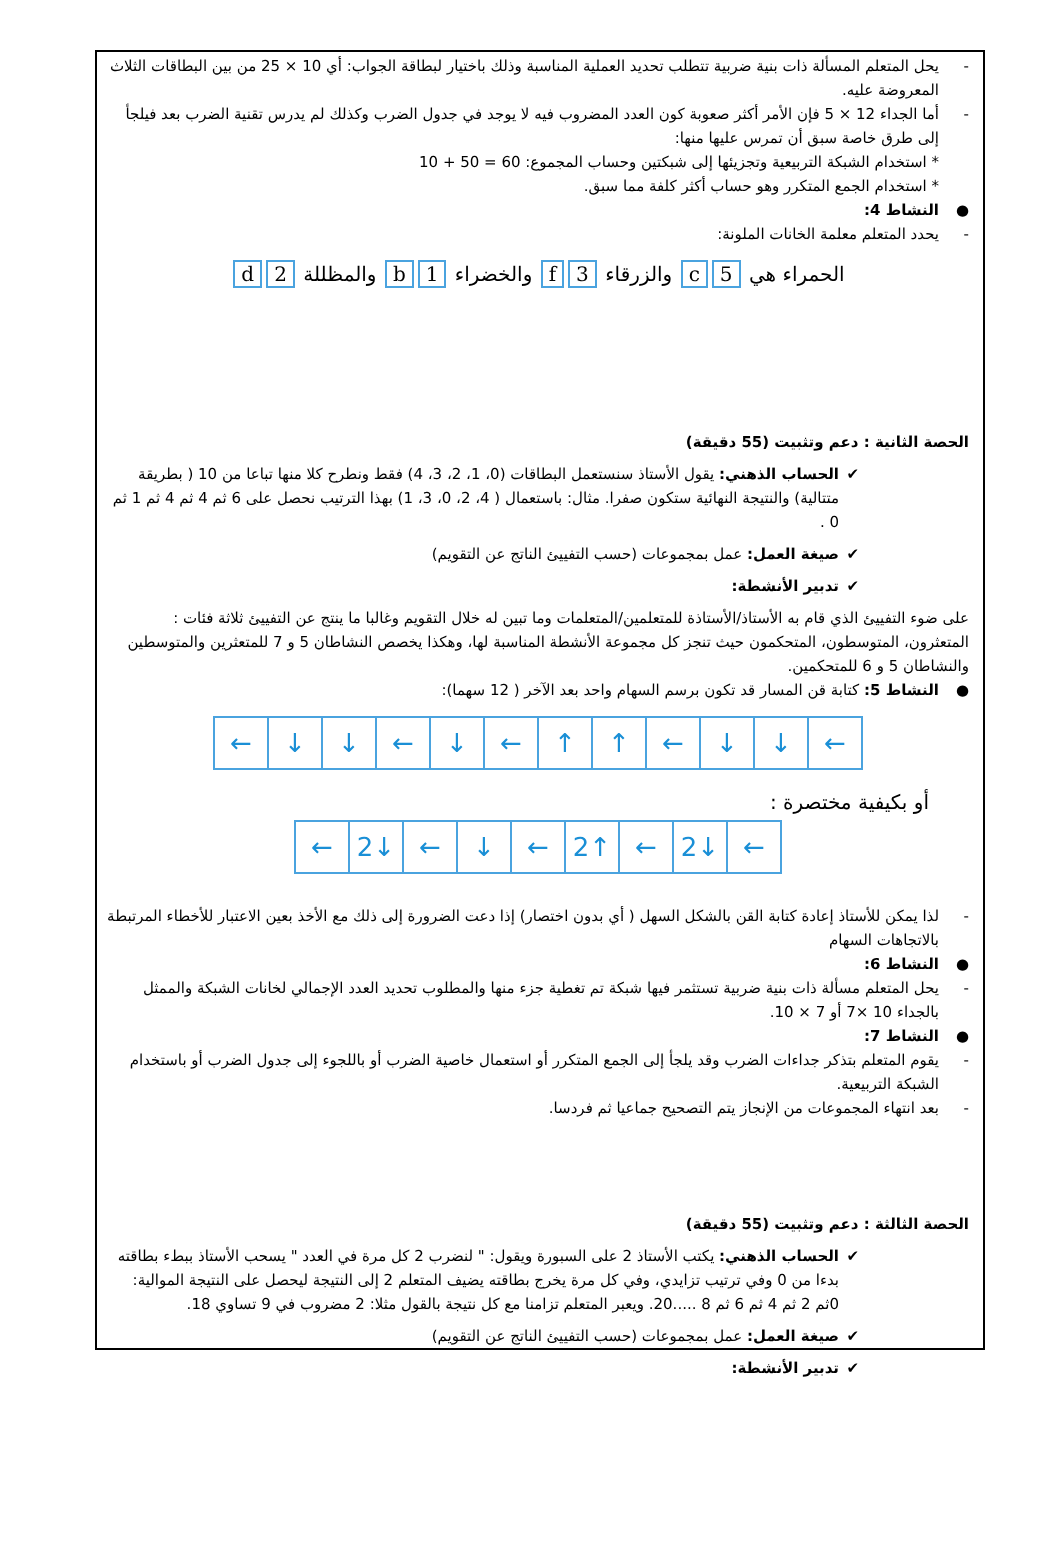- يحل المتعلم المسألة ذات بنية ضربية تتطلب تحديد العملية المناسبة وذلك باختيار لبطاقة الجواب: أي 10 × 25 من بين البطاقات الثلاث المعروضة عليه.
- أما الجداء 12 × 5 فإن الأمر أكثر صعوبة كون العدد المضروب فيه لا يوجد في جدول الضرب وكذلك لم يدرس تقنية الضرب بعد فيلجأ إلى طرق خاصة سبق أن تمرس عليها منها:
* استخدام الشبكة التربيعية وتجزيئها إلى شبكتين وحساب المجموع: 60 = 50 + 10
* استخدام الجمع المتكرر وهو حساب أكثر كلفة مما سبق.
● النشاط 4:
- يحدد المتعلم معلمة الخانات الملونة:
الحمراء هي 5 c والزرقاء 3 f والخضراء 1 b والمظللة 2 d
الحصة الثانية : دعم وتثبيت (55 دقيقة)
✔ الحساب الذهني: يقول الأستاذ سنستعمل البطاقات (0، 1، 2، 3، 4) فقط ونطرح كلا منها تباعا من 10 ( بطريقة متتالية) والنتيجة النهائية ستكون صفرا. مثال: باستعمال ( 4، 2، 0، 3، 1) بهذا الترتيب نحصل على 6 ثم 4 ثم 4 ثم 1 ثم 0 .
✔ صيغة العمل: عمل بمجموعات (حسب التفييئ الناتج عن التقويم)
✔ تدبير الأنشطة:
على ضوء التفييئ الذي قام به الأستاذ/الأستاذة للمتعلمين/المتعلمات وما تبين له خلال التقويم وغالبا ما ينتج عن التفييئ ثلاثة فئات : المتعثرون، المتوسطون، المتحكمون حيث تنجز كل مجموعة الأنشطة المناسبة لها، وهكذا يخصص النشاطان 5 و 7 للمتعثرين والمتوسطين والنشاطان 5 و 6 للمتحكمين.
● النشاط 5: كتابة قن المسار قد تكون برسم السهام واحد بعد الآخر ( 12 سهما):
| ← | ↓ | ↓ | ← | ↓ | ← | ↑ | ↑ | ← | ↓ | ↓ | ← |
أو بكيفية مختصرة :
| ← | 2↓ | ← | ↓ | ← | 2↑ | ← | 2↓ | ← |
- لذا يمكن للأستاذ إعادة كتابة القن بالشكل السهل ( أي بدون اختصار) إذا دعت الضرورة إلى ذلك مع الأخذ بعين الاعتبار للأخطاء المرتبطة بالاتجاهات السهام
● النشاط 6:
- يحل المتعلم مسألة ذات بنية ضربية تستثمر فيها شبكة تم تغطية جزء منها والمطلوب تحديد العدد الإجمالي لخانات الشبكة والممثل بالجداء 10 ×7 أو 7 × 10.
● النشاط 7:
- يقوم المتعلم بتذكر جداءات الضرب وقد يلجأ إلى الجمع المتكرر أو استعمال خاصية الضرب أو باللجوء إلى جدول الضرب أو باستخدام الشبكة التربيعية.
- بعد انتهاء المجموعات من الإنجاز يتم التصحيح جماعيا ثم فردسا.
الحصة الثالثة : دعم وتثبيت (55 دقيقة)
✔ الحساب الذهني: يكتب الأستاذ 2 على السبورة ويقول: " لنضرب 2 كل مرة في العدد " يسحب الأستاذ ببطء بطاقته بدءا من 0 وفي ترتيب تزايدي، وفي كل مرة يخرج بطاقته يضيف المتعلم 2 إلى النتيجة ليحصل على النتيجة الموالية: 0ثم 2 ثم 4 ثم 6 ثم 8 .....20. ويعبر المتعلم تزامنا مع كل نتيجة بالقول مثلا: 2 مضروب في 9 تساوي 18.
✔ صيغة العمل: عمل بمجموعات (حسب التفييئ الناتج عن التقويم)
✔ تدبير الأنشطة: